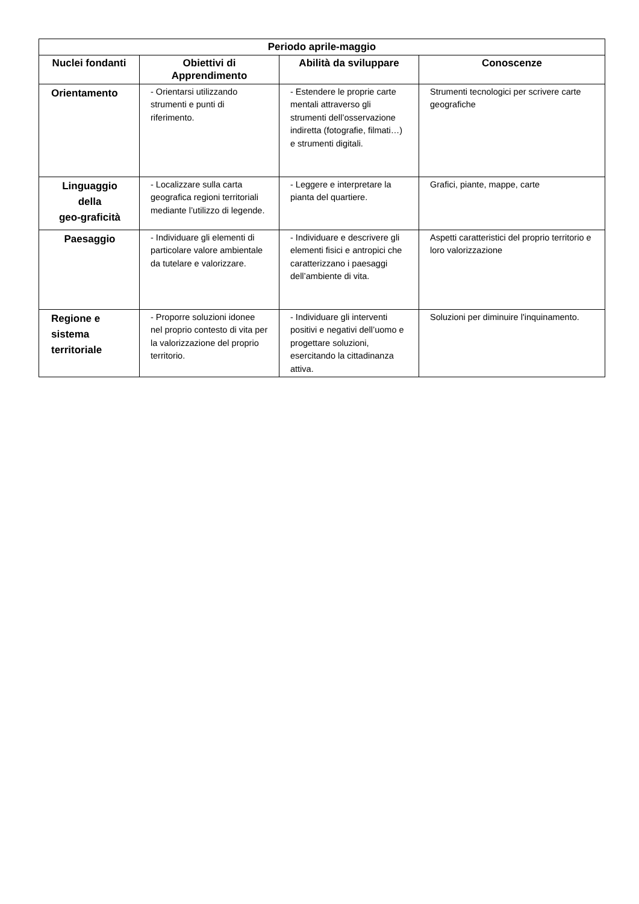| Periodo aprile-maggio | | | |
| --- | --- | --- | --- |
| Nuclei fondanti | Obiettivi di Apprendimento | Abilità da sviluppare | Conoscenze |
| Orientamento | - Orientarsi utilizzando strumenti e punti di riferimento. | - Estendere le proprie carte mentali attraverso gli strumenti dell’osservazione indiretta (fotografie, filmati…) e strumenti digitali. | Strumenti tecnologici per scrivere carte geografiche |
| Linguaggio della geo-graficità | - Localizzare sulla carta geografica regioni territoriali mediante l’utilizzo di legende. | - Leggere e interpretare la pianta del quartiere. | Grafici, piante, mappe, carte |
| Paesaggio | - Individuare gli elementi di particolare valore ambientale da tutelare e valorizzare. | - Individuare e descrivere gli elementi fisici e antropici che caratterizzano i paesaggi dell’ambiente di vita. | Aspetti caratteristici del proprio territorio e loro valorizzazione |
| Regione e sistema territoriale | - Proporre soluzioni idonee nel proprio contesto di vita per la valorizzazione del proprio territorio. | - Individuare gli interventi positivi e negativi dell’uomo e progettare soluzioni, esercitando la cittadinanza attiva. | Soluzioni per diminuire l'inquinamento. |